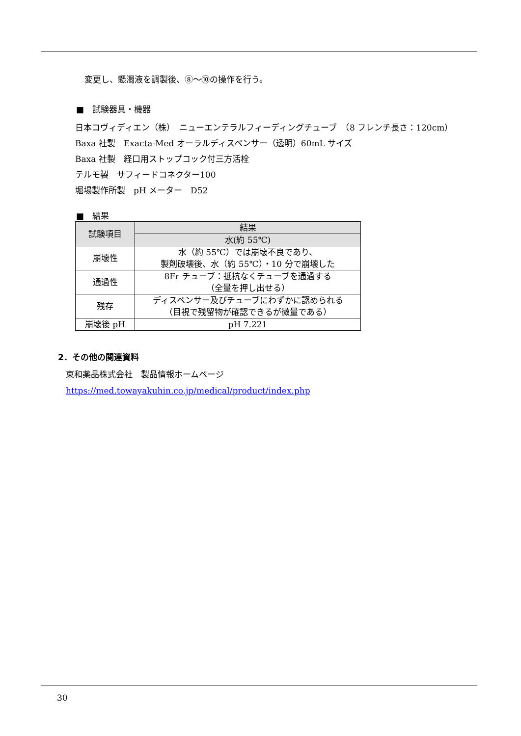変更し、懸濁液を調製後、⑧～⑩の操作を行う。
■　試験器具・機器
日本コヴィディエン（株）　ニューエンテラルフィーディングチューブ　（8 フレンチ長さ：120cm）
Baxa 社製　Exacta-Med オーラルディスペンサー（透明）60mL サイズ
Baxa 社製　経口用ストップコック付三方活栓
テルモ製　サフィードコネクター100
堀場製作所製　pH メーター　D52
■　結果
| 試験項目 | 結果 |
| --- | --- |
| | 水(約 55℃) |
| 崩壊性 | 水（約 55℃）では崩壊不良であり、 製剤破壊後、水（約 55℃）・10 分で崩壊した |
| 通過性 | 8Fr チューブ：抵抗なくチューブを通過する （全量を押し出せる） |
| 残存 | ディスペンサー及びチューブにわずかに認められる （目視で残留物が確認できるが微量である） |
| 崩壊後 pH | pH 7.221 |
2．その他の関連資料
東和薬品株式会社　製品情報ホームページ
https://med.towayakuhin.co.jp/medical/product/index.php
30